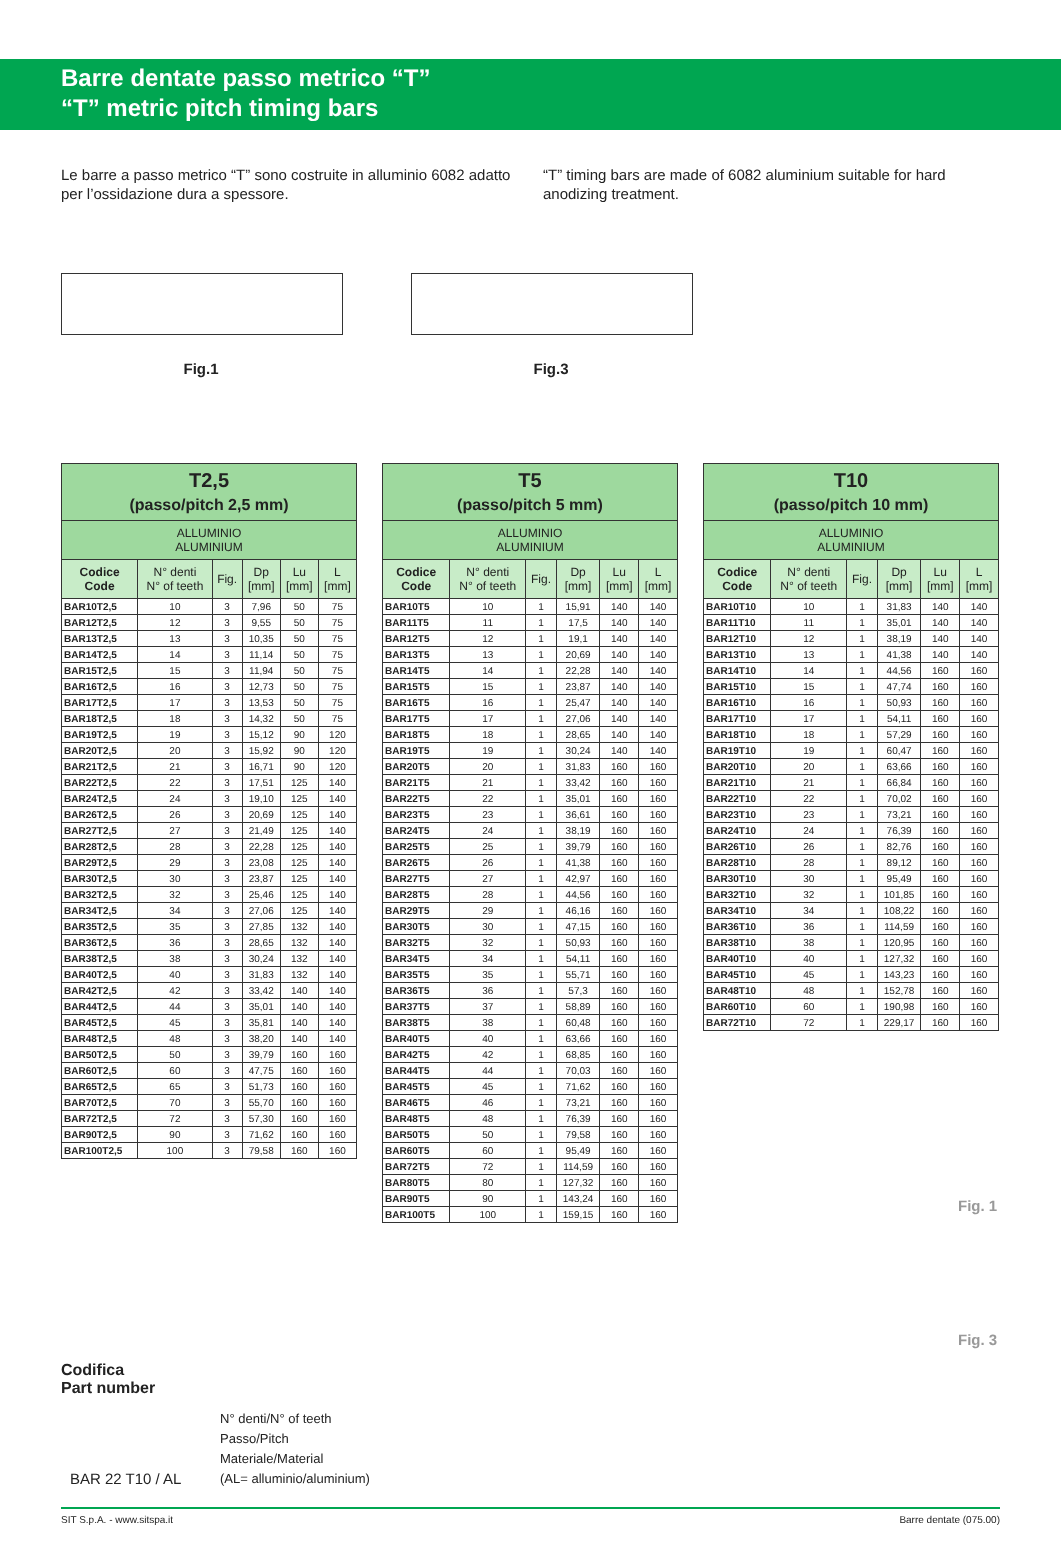Barre dentate passo metrico “T”
“T” metric pitch timing bars
Le barre a passo metrico “T” sono costruite in alluminio 6082 adatto per l’ossidazione dura a spessore.
“T” timing bars are made of 6082 aluminium suitable for hard anodizing treatment.
Fig.1 Fig.3
| T2,5 (passo/pitch 2,5 mm) | | | | | |
| --- | --- | --- | --- | --- | --- |
| ALLUMINIO ALUMINIUM | | | | | |
| Codice Code | N° denti N° of teeth | Fig. | Dp [mm] | Lu [mm] | L [mm] |
| BAR10T2,5 | 10 | 3 | 7,96 | 50 | 75 |
| BAR12T2,5 | 12 | 3 | 9,55 | 50 | 75 |
| BAR13T2,5 | 13 | 3 | 10,35 | 50 | 75 |
| BAR14T2,5 | 14 | 3 | 11,14 | 50 | 75 |
| BAR15T2,5 | 15 | 3 | 11,94 | 50 | 75 |
| BAR16T2,5 | 16 | 3 | 12,73 | 50 | 75 |
| BAR17T2,5 | 17 | 3 | 13,53 | 50 | 75 |
| BAR18T2,5 | 18 | 3 | 14,32 | 50 | 75 |
| BAR19T2,5 | 19 | 3 | 15,12 | 90 | 120 |
| BAR20T2,5 | 20 | 3 | 15,92 | 90 | 120 |
| BAR21T2,5 | 21 | 3 | 16,71 | 90 | 120 |
| BAR22T2,5 | 22 | 3 | 17,51 | 125 | 140 |
| BAR24T2,5 | 24 | 3 | 19,10 | 125 | 140 |
| BAR26T2,5 | 26 | 3 | 20,69 | 125 | 140 |
| BAR27T2,5 | 27 | 3 | 21,49 | 125 | 140 |
| BAR28T2,5 | 28 | 3 | 22,28 | 125 | 140 |
| BAR29T2,5 | 29 | 3 | 23,08 | 125 | 140 |
| BAR30T2,5 | 30 | 3 | 23,87 | 125 | 140 |
| BAR32T2,5 | 32 | 3 | 25,46 | 125 | 140 |
| BAR34T2,5 | 34 | 3 | 27,06 | 125 | 140 |
| BAR35T2,5 | 35 | 3 | 27,85 | 132 | 140 |
| BAR36T2,5 | 36 | 3 | 28,65 | 132 | 140 |
| BAR38T2,5 | 38 | 3 | 30,24 | 132 | 140 |
| BAR40T2,5 | 40 | 3 | 31,83 | 132 | 140 |
| BAR42T2,5 | 42 | 3 | 33,42 | 140 | 140 |
| BAR44T2,5 | 44 | 3 | 35,01 | 140 | 140 |
| BAR45T2,5 | 45 | 3 | 35,81 | 140 | 140 |
| BAR48T2,5 | 48 | 3 | 38,20 | 140 | 140 |
| BAR50T2,5 | 50 | 3 | 39,79 | 160 | 160 |
| BAR60T2,5 | 60 | 3 | 47,75 | 160 | 160 |
| BAR65T2,5 | 65 | 3 | 51,73 | 160 | 160 |
| BAR70T2,5 | 70 | 3 | 55,70 | 160 | 160 |
| BAR72T2,5 | 72 | 3 | 57,30 | 160 | 160 |
| BAR90T2,5 | 90 | 3 | 71,62 | 160 | 160 |
| BAR100T2,5 | 100 | 3 | 79,58 | 160 | 160 |
| T5 (passo/pitch 5 mm) | | | | | |
| --- | --- | --- | --- | --- | --- |
| ALLUMINIO ALUMINIUM | | | | | |
| Codice Code | N° denti N° of teeth | Fig. | Dp [mm] | Lu [mm] | L [mm] |
| BAR10T5 | 10 | 1 | 15,91 | 140 | 140 |
| BAR11T5 | 11 | 1 | 17,5 | 140 | 140 |
| BAR12T5 | 12 | 1 | 19,1 | 140 | 140 |
| BAR13T5 | 13 | 1 | 20,69 | 140 | 140 |
| BAR14T5 | 14 | 1 | 22,28 | 140 | 140 |
| BAR15T5 | 15 | 1 | 23,87 | 140 | 140 |
| BAR16T5 | 16 | 1 | 25,47 | 140 | 140 |
| BAR17T5 | 17 | 1 | 27,06 | 140 | 140 |
| BAR18T5 | 18 | 1 | 28,65 | 140 | 140 |
| BAR19T5 | 19 | 1 | 30,24 | 140 | 140 |
| BAR20T5 | 20 | 1 | 31,83 | 160 | 160 |
| BAR21T5 | 21 | 1 | 33,42 | 160 | 160 |
| BAR22T5 | 22 | 1 | 35,01 | 160 | 160 |
| BAR23T5 | 23 | 1 | 36,61 | 160 | 160 |
| BAR24T5 | 24 | 1 | 38,19 | 160 | 160 |
| BAR25T5 | 25 | 1 | 39,79 | 160 | 160 |
| BAR26T5 | 26 | 1 | 41,38 | 160 | 160 |
| BAR27T5 | 27 | 1 | 42,97 | 160 | 160 |
| BAR28T5 | 28 | 1 | 44,56 | 160 | 160 |
| BAR29T5 | 29 | 1 | 46,16 | 160 | 160 |
| BAR30T5 | 30 | 1 | 47,15 | 160 | 160 |
| BAR32T5 | 32 | 1 | 50,93 | 160 | 160 |
| BAR34T5 | 34 | 1 | 54,11 | 160 | 160 |
| BAR35T5 | 35 | 1 | 55,71 | 160 | 160 |
| BAR36T5 | 36 | 1 | 57,3 | 160 | 160 |
| BAR37T5 | 37 | 1 | 58,89 | 160 | 160 |
| BAR38T5 | 38 | 1 | 60,48 | 160 | 160 |
| BAR40T5 | 40 | 1 | 63,66 | 160 | 160 |
| BAR42T5 | 42 | 1 | 68,85 | 160 | 160 |
| BAR44T5 | 44 | 1 | 70,03 | 160 | 160 |
| BAR45T5 | 45 | 1 | 71,62 | 160 | 160 |
| BAR46T5 | 46 | 1 | 73,21 | 160 | 160 |
| BAR48T5 | 48 | 1 | 76,39 | 160 | 160 |
| BAR50T5 | 50 | 1 | 79,58 | 160 | 160 |
| BAR60T5 | 60 | 1 | 95,49 | 160 | 160 |
| BAR72T5 | 72 | 1 | 114,59 | 160 | 160 |
| BAR80T5 | 80 | 1 | 127,32 | 160 | 160 |
| BAR90T5 | 90 | 1 | 143,24 | 160 | 160 |
| BAR100T5 | 100 | 1 | 159,15 | 160 | 160 |
| T10 (passo/pitch 10 mm) | | | | | |
| --- | --- | --- | --- | --- | --- |
| ALLUMINIO ALUMINIUM | | | | | |
| Codice Code | N° denti N° of teeth | Fig. | Dp [mm] | Lu [mm] | L [mm] |
| BAR10T10 | 10 | 1 | 31,83 | 140 | 140 |
| BAR11T10 | 11 | 1 | 35,01 | 140 | 140 |
| BAR12T10 | 12 | 1 | 38,19 | 140 | 140 |
| BAR13T10 | 13 | 1 | 41,38 | 140 | 140 |
| BAR14T10 | 14 | 1 | 44,56 | 160 | 160 |
| BAR15T10 | 15 | 1 | 47,74 | 160 | 160 |
| BAR16T10 | 16 | 1 | 50,93 | 160 | 160 |
| BAR17T10 | 17 | 1 | 54,11 | 160 | 160 |
| BAR18T10 | 18 | 1 | 57,29 | 160 | 160 |
| BAR19T10 | 19 | 1 | 60,47 | 160 | 160 |
| BAR20T10 | 20 | 1 | 63,66 | 160 | 160 |
| BAR21T10 | 21 | 1 | 66,84 | 160 | 160 |
| BAR22T10 | 22 | 1 | 70,02 | 160 | 160 |
| BAR23T10 | 23 | 1 | 73,21 | 160 | 160 |
| BAR24T10 | 24 | 1 | 76,39 | 160 | 160 |
| BAR26T10 | 26 | 1 | 82,76 | 160 | 160 |
| BAR28T10 | 28 | 1 | 89,12 | 160 | 160 |
| BAR30T10 | 30 | 1 | 95,49 | 160 | 160 |
| BAR32T10 | 32 | 1 | 101,85 | 160 | 160 |
| BAR34T10 | 34 | 1 | 108,22 | 160 | 160 |
| BAR36T10 | 36 | 1 | 114,59 | 160 | 160 |
| BAR38T10 | 38 | 1 | 120,95 | 160 | 160 |
| BAR40T10 | 40 | 1 | 127,32 | 160 | 160 |
| BAR45T10 | 45 | 1 | 143,23 | 160 | 160 |
| BAR48T10 | 48 | 1 | 152,78 | 160 | 160 |
| BAR60T10 | 60 | 1 | 190,98 | 160 | 160 |
| BAR72T10 | 72 | 1 | 229,17 | 160 | 160 |
Fig. 1
Fig. 3
Codifica
Part number
N° denti/N° of teeth
Passo/Pitch
Materiale/Material
(AL= alluminio/aluminium)
BAR 22 T10 / AL
SIT S.p.A. - www.sitspa.it Barre dentate (075.00)